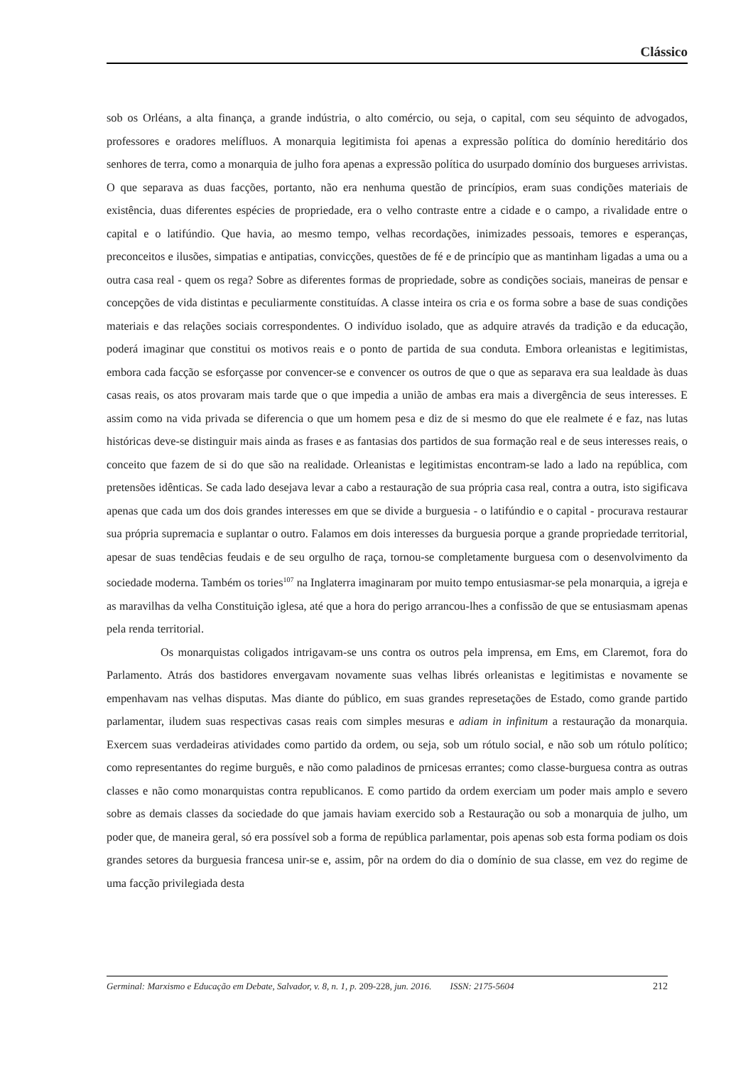Clássico
sob os Orléans, a alta finança, a grande indústria, o alto comércio, ou seja, o capital, com seu séquinto de advogados, professores e oradores melífluos. A monarquia legitimista foi apenas a expressão política do domínio hereditário dos senhores de terra, como a monarquia de julho fora apenas a expressão política do usurpado domínio dos burgueses arrivistas. O que separava as duas facções, portanto, não era nenhuma questão de princípios, eram suas condições materiais de existência, duas diferentes espécies de propriedade, era o velho contraste entre a cidade e o campo, a rivalidade entre o capital e o latifúndio. Que havia, ao mesmo tempo, velhas recordações, inimizades pessoais, temores e esperanças, preconceitos e ilusões, simpatias e antipatias, convicções, questões de fé e de princípio que as mantinham ligadas a uma ou a outra casa real - quem os rega? Sobre as diferentes formas de propriedade, sobre as condições sociais, maneiras de pensar e concepções de vida distintas e peculiarmente constituídas. A classe inteira os cria e os forma sobre a base de suas condições materiais e das relações sociais correspondentes. O indivíduo isolado, que as adquire através da tradição e da educação, poderá imaginar que constitui os motivos reais e o ponto de partida de sua conduta. Embora orleanistas e legitimistas, embora cada facção se esforçasse por convencer-se e convencer os outros de que o que as separava era sua lealdade às duas casas reais, os atos provaram mais tarde que o que impedia a união de ambas era mais a divergência de seus interesses. E assim como na vida privada se diferencia o que um homem pesa e diz de si mesmo do que ele realmete é e faz, nas lutas históricas deve-se distinguir mais ainda as frases e as fantasias dos partidos de sua formação real e de seus interesses reais, o conceito que fazem de si do que são na realidade. Orleanistas e legitimistas encontram-se lado a lado na república, com pretensões idênticas. Se cada lado desejava levar a cabo a restauração de sua própria casa real, contra a outra, isto sigificava apenas que cada um dos dois grandes interesses em que se divide a burguesia - o latifúndio e o capital - procurava restaurar sua própria supremacia e suplantar o outro. Falamos em dois interesses da burguesia porque a grande propriedade territorial, apesar de suas tendêcias feudais e de seu orgulho de raça, tornou-se completamente burguesa com o desenvolvimento da sociedade moderna. Também os tories<sup>107</sup> na Inglaterra imaginaram por muito tempo entusiasmar-se pela monarquia, a igreja e as maravilhas da velha Constituição iglesa, até que a hora do perigo arrancou-lhes a confissão de que se entusiasmam apenas pela renda territorial.
Os monarquistas coligados intrigavam-se uns contra os outros pela imprensa, em Ems, em Claremot, fora do Parlamento. Atrás dos bastidores envergavam novamente suas velhas librés orleanistas e legitimistas e novamente se empenhavam nas velhas disputas. Mas diante do público, em suas grandes represetações de Estado, como grande partido parlamentar, iludem suas respectivas casas reais com simples mesuras e adiam in infinitum a restauração da monarquia. Exercem suas verdadeiras atividades como partido da ordem, ou seja, sob um rótulo social, e não sob um rótulo político; como representantes do regime burguês, e não como paladinos de prnicesas errantes; como classe-burguesa contra as outras classes e não como monarquistas contra republicanos. E como partido da ordem exerciam um poder mais amplo e severo sobre as demais classes da sociedade do que jamais haviam exercido sob a Restauração ou sob a monarquia de julho, um poder que, de maneira geral, só era possível sob a forma de república parlamentar, pois apenas sob esta forma podiam os dois grandes setores da burguesia francesa unir-se e, assim, pôr na ordem do dia o domínio de sua classe, em vez do regime de uma facção privilegiada desta
Germinal: Marxismo e Educação em Debate, Salvador, v. 8, n. 1, p. 209-228, jun. 2016. ISSN: 2175-5604 212